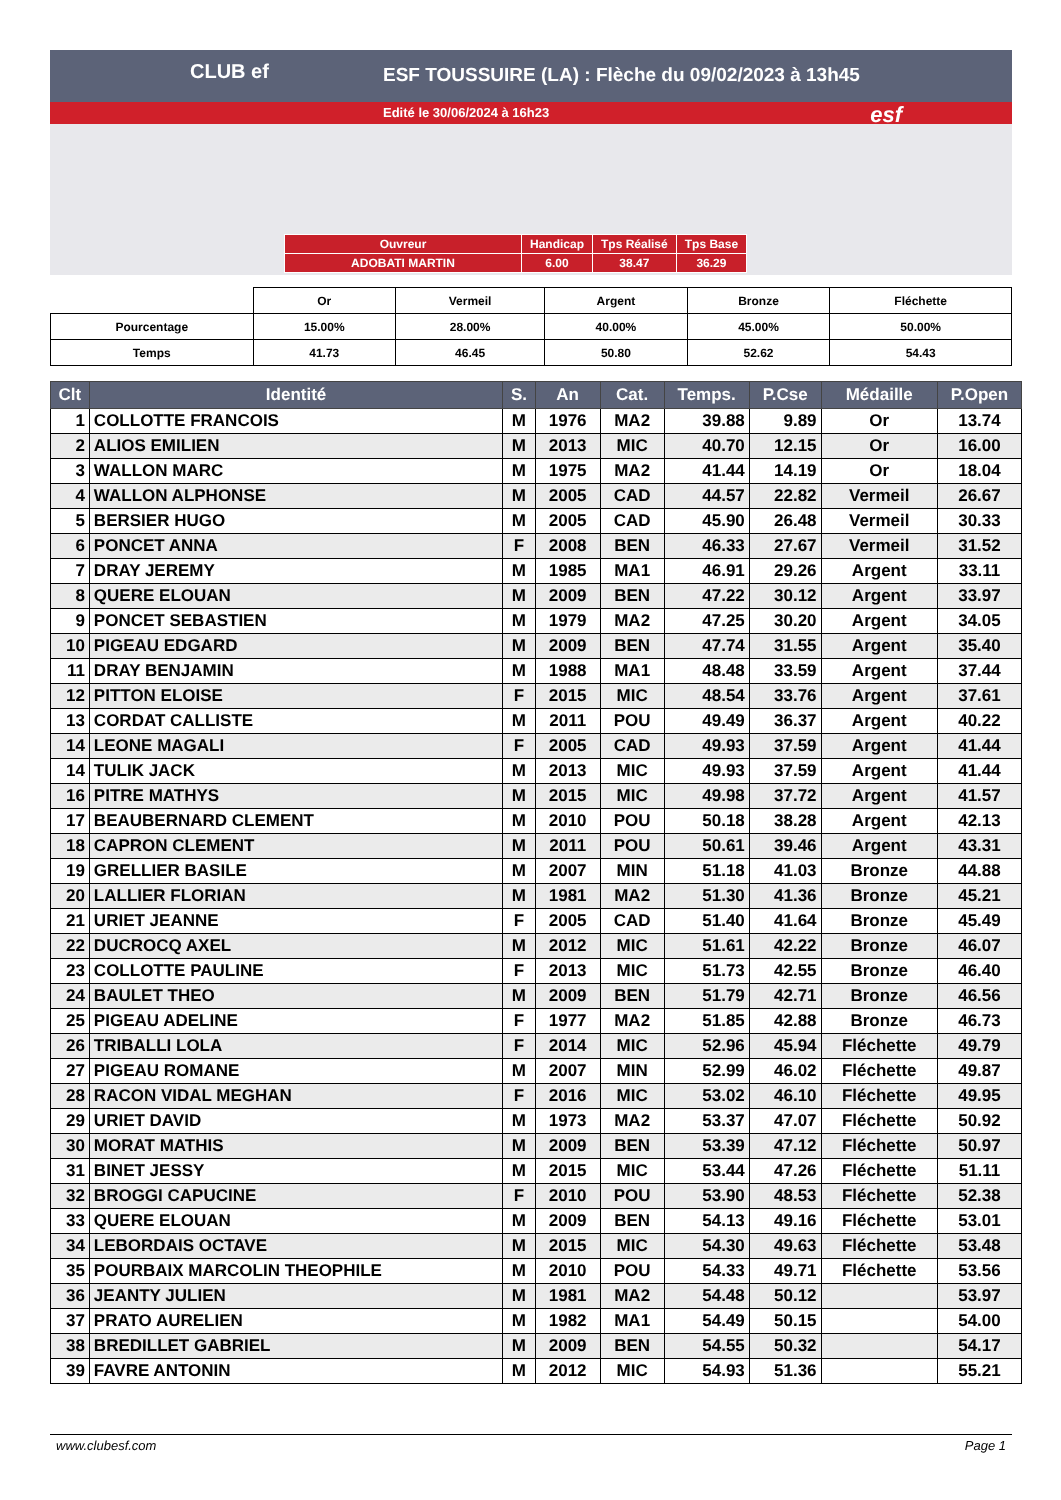CLUB ef
ESF TOUSSUIRE (LA) : Flèche du 09/02/2023 à 13h45
Edité le 30/06/2024 à 16h23
esf
| Ouvreur | Handicap | Tps Réalisé | Tps Base |
| ADOBATI MARTIN | 6.00 | 38.47 | 36.29 |
| | Or | Vermeil | Argent | Bronze | Fléchette |
| Pourcentage | 15.00% | 28.00% | 40.00% | 45.00% | 50.00% |
| Temps | 41.73 | 46.45 | 50.80 | 52.62 | 54.43 |
| Clt | Identité | S. | An | Cat. | Temps. | P.Cse | Médaille | P.Open |
| --- | --- | --- | --- | --- | --- | --- | --- | --- |
| 1 | COLLOTTE FRANCOIS | M | 1976 | MA2 | 39.88 | 9.89 | Or | 13.74 |
| 2 | ALIOS EMILIEN | M | 2013 | MIC | 40.70 | 12.15 | Or | 16.00 |
| 3 | WALLON MARC | M | 1975 | MA2 | 41.44 | 14.19 | Or | 18.04 |
| 4 | WALLON ALPHONSE | M | 2005 | CAD | 44.57 | 22.82 | Vermeil | 26.67 |
| 5 | BERSIER HUGO | M | 2005 | CAD | 45.90 | 26.48 | Vermeil | 30.33 |
| 6 | PONCET ANNA | F | 2008 | BEN | 46.33 | 27.67 | Vermeil | 31.52 |
| 7 | DRAY JEREMY | M | 1985 | MA1 | 46.91 | 29.26 | Argent | 33.11 |
| 8 | QUERE ELOUAN | M | 2009 | BEN | 47.22 | 30.12 | Argent | 33.97 |
| 9 | PONCET SEBASTIEN | M | 1979 | MA2 | 47.25 | 30.20 | Argent | 34.05 |
| 10 | PIGEAU EDGARD | M | 2009 | BEN | 47.74 | 31.55 | Argent | 35.40 |
| 11 | DRAY BENJAMIN | M | 1988 | MA1 | 48.48 | 33.59 | Argent | 37.44 |
| 12 | PITTON ELOISE | F | 2015 | MIC | 48.54 | 33.76 | Argent | 37.61 |
| 13 | CORDAT CALLISTE | M | 2011 | POU | 49.49 | 36.37 | Argent | 40.22 |
| 14 | LEONE MAGALI | F | 2005 | CAD | 49.93 | 37.59 | Argent | 41.44 |
| 14 | TULIK JACK | M | 2013 | MIC | 49.93 | 37.59 | Argent | 41.44 |
| 16 | PITRE MATHYS | M | 2015 | MIC | 49.98 | 37.72 | Argent | 41.57 |
| 17 | BEAUBERNARD CLEMENT | M | 2010 | POU | 50.18 | 38.28 | Argent | 42.13 |
| 18 | CAPRON CLEMENT | M | 2011 | POU | 50.61 | 39.46 | Argent | 43.31 |
| 19 | GRELLIER BASILE | M | 2007 | MIN | 51.18 | 41.03 | Bronze | 44.88 |
| 20 | LALLIER FLORIAN | M | 1981 | MA2 | 51.30 | 41.36 | Bronze | 45.21 |
| 21 | URIET JEANNE | F | 2005 | CAD | 51.40 | 41.64 | Bronze | 45.49 |
| 22 | DUCROCQ AXEL | M | 2012 | MIC | 51.61 | 42.22 | Bronze | 46.07 |
| 23 | COLLOTTE PAULINE | F | 2013 | MIC | 51.73 | 42.55 | Bronze | 46.40 |
| 24 | BAULET THEO | M | 2009 | BEN | 51.79 | 42.71 | Bronze | 46.56 |
| 25 | PIGEAU ADELINE | F | 1977 | MA2 | 51.85 | 42.88 | Bronze | 46.73 |
| 26 | TRIBALLI LOLA | F | 2014 | MIC | 52.96 | 45.94 | Fléchette | 49.79 |
| 27 | PIGEAU ROMANE | M | 2007 | MIN | 52.99 | 46.02 | Fléchette | 49.87 |
| 28 | RACON VIDAL MEGHAN | F | 2016 | MIC | 53.02 | 46.10 | Fléchette | 49.95 |
| 29 | URIET DAVID | M | 1973 | MA2 | 53.37 | 47.07 | Fléchette | 50.92 |
| 30 | MORAT MATHIS | M | 2009 | BEN | 53.39 | 47.12 | Fléchette | 50.97 |
| 31 | BINET JESSY | M | 2015 | MIC | 53.44 | 47.26 | Fléchette | 51.11 |
| 32 | BROGGI CAPUCINE | F | 2010 | POU | 53.90 | 48.53 | Fléchette | 52.38 |
| 33 | QUERE ELOUAN | M | 2009 | BEN | 54.13 | 49.16 | Fléchette | 53.01 |
| 34 | LEBORDAIS OCTAVE | M | 2015 | MIC | 54.30 | 49.63 | Fléchette | 53.48 |
| 35 | POURBAIX MARCOLIN THEOPHILE | M | 2010 | POU | 54.33 | 49.71 | Fléchette | 53.56 |
| 36 | JEANTY JULIEN | M | 1981 | MA2 | 54.48 | 50.12 | | 53.97 |
| 37 | PRATO AURELIEN | M | 1982 | MA1 | 54.49 | 50.15 | | 54.00 |
| 38 | BREDILLET GABRIEL | M | 2009 | BEN | 54.55 | 50.32 | | 54.17 |
| 39 | FAVRE ANTONIN | M | 2012 | MIC | 54.93 | 51.36 | | 55.21 |
www.clubesf.com Page 1